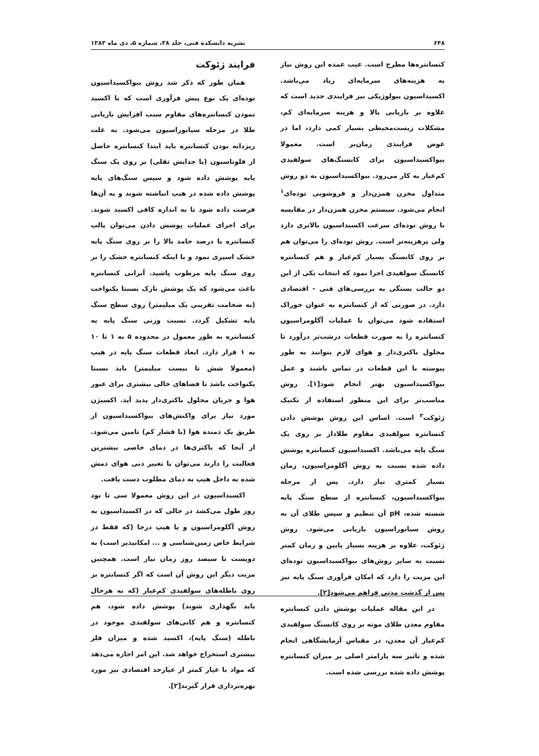۶۴۸ نشریه دانشکده فنی، جلد ۳۸، شماره ۵، دی ماه ۱۳۸۳
کنسانتره‌ها مطرح است. عیب عمده این روش نیاز به هزینه‌های سرمایه‌ای زیاد می‌باشد. اکسیداسیون بیولوژیکی نیز فرایندی جدید است که علاوه بر بازیابی بالا و هزینه سرمایه‌ای کم، مشکلات زیست‌محیطی بسیار کمی دارد، اما در عوض فرایندی زمان‌بر است. معمولا بیواکسیداسیون برای کانسنگ‌های سولفیدی کم‌عیار به کار می‌رود. بیواکسیداسیون به دو روش متداول مخزن همزن‌دار و فروشویی توده‌ای<sup>۱</sup> انجام می‌شود. سیستم مخزن همزن‌دار در مقایسه با روش توده‌ای سرعت اکسیداسیون بالاتری دارد ولی پرهزینه‌تر است. روش توده‌ای را می‌توان هم بر روی کانسنگ بسیار کم‌عیار و هم کنسانتره کانسنگ سولفیدی اجرا نمود که انتخاب یکی از این دو حالت بستگی به بررسی‌های فنی - اقتصادی دارد. در صورتی که از کنسانتره به عنوان خوراک استفاده شود می‌توان با عملیات آگلومراسیون کنسانتره را به صورت قطعات درشت‌تر درآورد تا محلول باکتری‌دار و هوای لازم بتوانند به طور پیوسته با این قطعات در تماس باشند و عمل بیواکسیداسیون بهتر انجام شود[۱]. روش مناسب‌تر برای این منظور استفاده از تکنیک ژئوکت<sup>۲</sup> است. اساس این روش پوشش دادن کنسانتره سولفیدی مقاوم طلادار بر روی یک سنگ پایه می‌باشد. اکسیداسیون کنسانتره پوشش داده شده نسبت به روش آگلومراسیون، زمان بسیار کمتری نیاز دارد. پس از مرحله بیواکسیداسیون، کنسانتره از سطح سنگ پایه شسته شده، pH آن تنظیم و سپس طلای آن به روش سیانوراسیون بازیابی می‌شود. روش ژئوکت، علاوه بر هزینه بسیار پایین و زمان کمتر نسبت به سایر روش‌های بیواکسیداسیون توده‌ای این مزیت را دارد که امکان فرآوری سنگ پایه نیز پس از گذشت مدتی فراهم می‌شود[۲].
در این مقاله عملیات پوشش دادن کنسانتره مقاوم معدن طلای موته بر روی کانسنگ سولفیدی کم‌عیار آن معدن، در مقیاس آزمایشگاهی انجام شده و تاثیر سه پارامتر اصلی بر میزان کنسانتره پوشش داده شده بررسی شده است.
فرایند ژئوکت
همان طور که ذکر شد روش بیواکسیداسیون توده‌ای یک نوع پیش فرآوری است که با اکسید نمودن کنسانتره‌های مقاوم سبب افزایش بازیابی طلا در مرحله سیانوراسیون می‌شود. به علت ریزدانه بودن کنسانتره باید ابتدا کنسانتره حاصل از فلوتاسیون (یا جدایش ثقلی) بر روی یک سنگ پایه پوشش داده شود و سپس سنگ‌های پایه پوشش داده شده در هیپ انباشته شوند و به آن‌ها فرصت داده شود تا به اندازه کافی اکسید شوند. برای اجرای عملیات پوشش دادن می‌توان پالپ کنسانتره با درصد جامد بالا را بر روی سنگ پایه خشک اسپری نمود و یا اینکه کنسانتره خشک را بر روی سنگ پایه مرطوب پاشید. آبرانی کنسانتره باعث می‌شود که یک پوشش نازک نسبتا یکنواخت (به ضخامت تقریبی یک میلیمتر) روی سطح سنگ پایه تشکیل گردد. نسبت وزنی سنگ پایه به کنسانتره به طور معمول در محدوده ۵ به ۱ تا ۱۰ به ۱ قرار دارد. ابعاد قطعات سنگ پایه در هیپ (معمولا شش تا بیست میلیمتر) باید نسبتا یکنواخت باشد تا فضاهای خالی بیشتری برای عبور هوا و جریان محلول باکتری‌دار پدید آید. اکسیژن مورد نیاز برای واکنش‌های بیواکسیداسیون از طریق یک دمنده هوا (با فشار کم) تامین می‌شود. از آنجا که باکتری‌ها در دمای خاصی بیشترین فعالیت را دارند می‌توان با تغییر دبی هوای دمش شده به داخل هیپ به دمای مطلوب دست یافت.
اکسیداسیون در این روش معمولا سی تا نود روز طول می‌کشد در حالی که در اکسیداسیون به روش آگلومراسیون و یا هیپ درجا (که فقط در شرایط خاص زمین‌شناسی و ... امکانپذیر است) به دویست تا سیصد روز زمان نیاز است. همچنین مزیت دیگر این روش آن است که اگر کنسانتره بر روی باطله‌های سولفیدی کم‌عیار (که به هرحال باید نگهداری شوند) پوشش داده شود، هم کنسانتره و هم کانی‌های سولفیدی موجود در باطله (سنگ پایه)، اکسید شده و میزان فلز بیشتری استخراج خواهد شد. این امر اجازه می‌دهد که مواد با عیار کمتر از عیارحد اقتصادی نیز مورد بهره‌برداری قرار گیرند[۲].